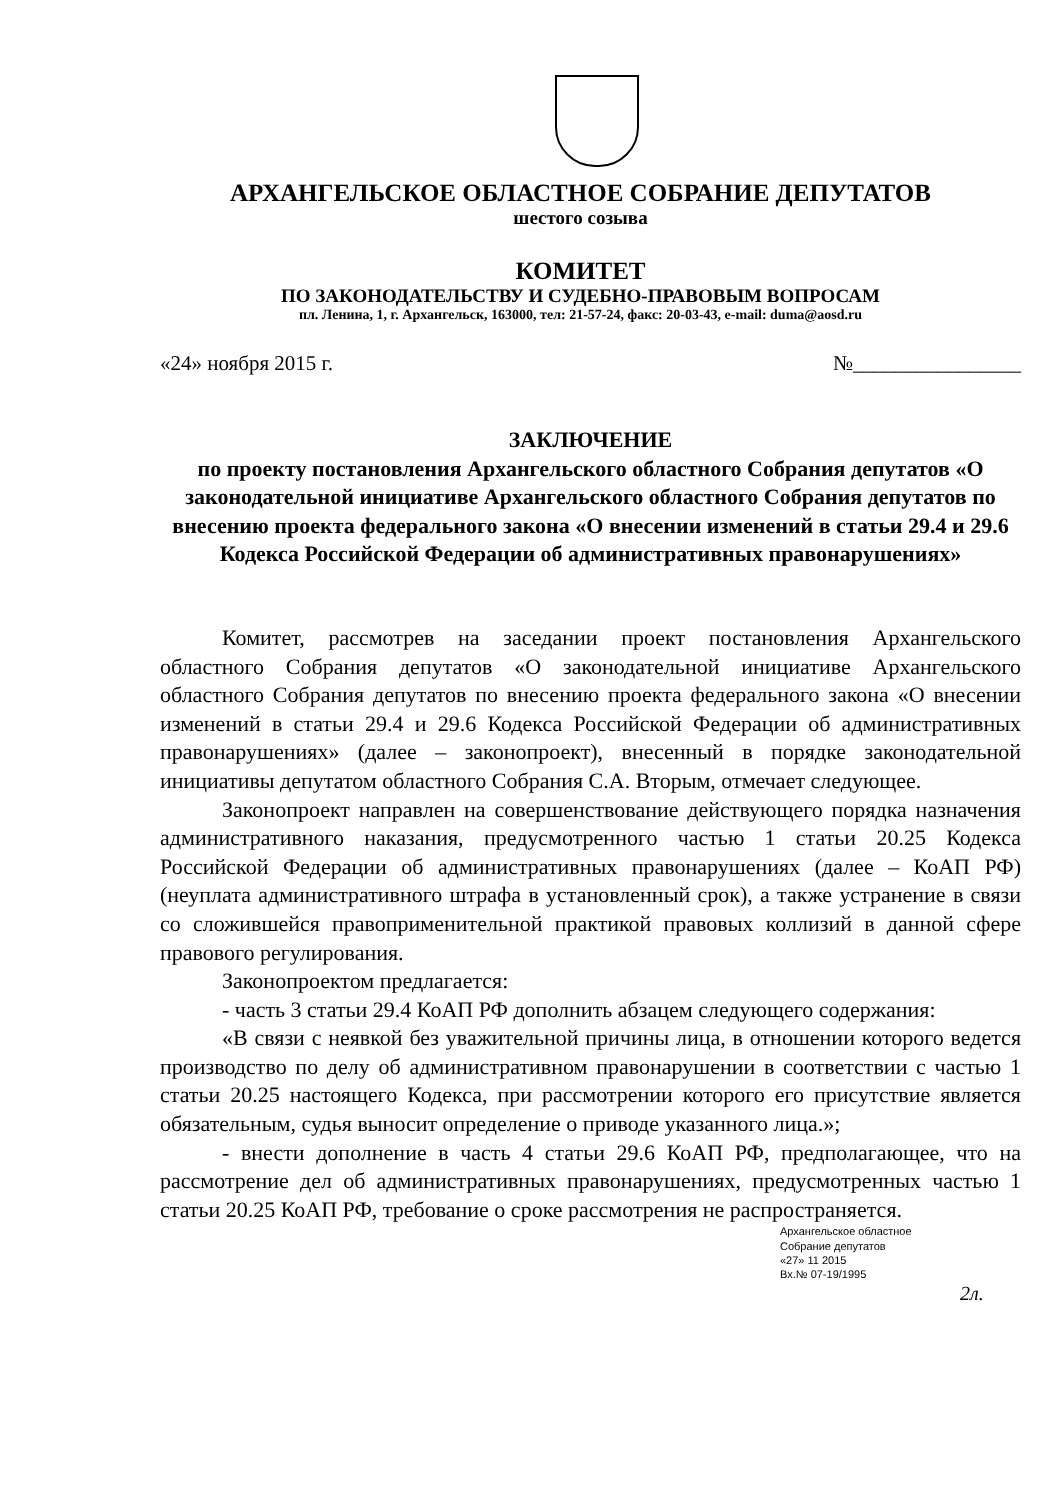АРХАНГЕЛЬСКОЕ ОБЛАСТНОЕ СОБРАНИЕ ДЕПУТАТОВ
шестого созыва
КОМИТЕТ
ПО ЗАКОНОДАТЕЛЬСТВУ И СУДЕБНО-ПРАВОВЫМ ВОПРОСАМ
пл. Ленина, 1, г. Архангельск, 163000, тел: 21-57-24, факс: 20-03-43, e-mail: duma@aosd.ru
«24» ноября 2015 г. №________________
ЗАКЛЮЧЕНИЕ
по проекту постановления Архангельского областного Собрания депутатов «О законодательной инициативе Архангельского областного Собрания депутатов по внесению проекта федерального закона «О внесении изменений в статьи 29.4 и 29.6 Кодекса Российской Федерации об административных правонарушениях»
Комитет, рассмотрев на заседании проект постановления Архангельского областного Собрания депутатов «О законодательной инициативе Архангельского областного Собрания депутатов по внесению проекта федерального закона «О внесении изменений в статьи 29.4 и 29.6 Кодекса Российской Федерации об административных правонарушениях» (далее – законопроект), внесенный в порядке законодательной инициативы депутатом областного Собрания С.А. Вторым, отмечает следующее.
Законопроект направлен на совершенствование действующего порядка назначения административного наказания, предусмотренного частью 1 статьи 20.25 Кодекса Российской Федерации об административных правонарушениях (далее – КоАП РФ) (неуплата административного штрафа в установленный срок), а также устранение в связи со сложившейся правоприменительной практикой правовых коллизий в данной сфере правового регулирования.
Законопроектом предлагается:
- часть 3 статьи 29.4 КоАП РФ дополнить абзацем следующего содержания:
«В связи с неявкой без уважительной причины лица, в отношении которого ведется производство по делу об административном правонарушении в соответствии с частью 1 статьи 20.25 настоящего Кодекса, при рассмотрении которого его присутствие является обязательным, судья выносит определение о приводе указанного лица.»;
- внести дополнение в часть 4 статьи 29.6 КоАП РФ, предполагающее, что на рассмотрение дел об административных правонарушениях, предусмотренных частью 1 статьи 20.25 КоАП РФ, требование о сроке рассмотрения не распространяется.
Архангельское областное
Собрание депутатов
«27» 11 2015
Вх.№ 07-19/1995
2л.